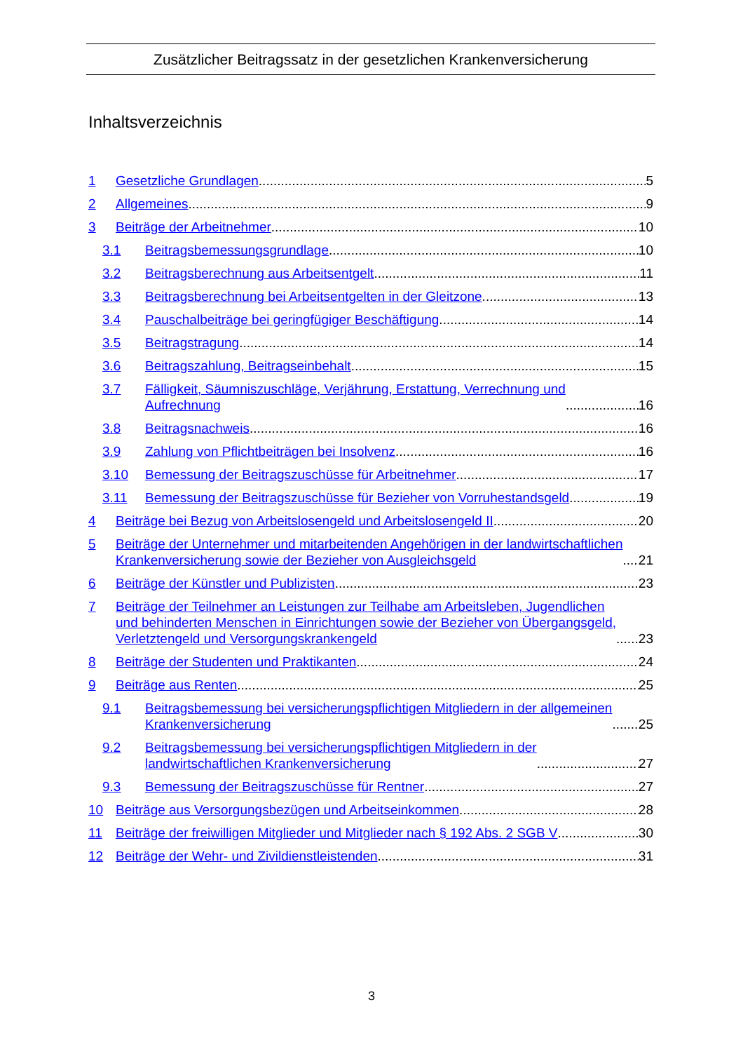Zusätzlicher Beitragssatz in der gesetzlichen Krankenversicherung
Inhaltsverzeichnis
1
Gesetzliche Grundlagen 5
2
Allgemeines 9
3
Beiträge der Arbeitnehmer 10
3.1
Beitragsbemessungsgrundlage 10
3.2
Beitragsberechnung aus Arbeitsentgelt 11
3.3
Beitragsberechnung bei Arbeitsentgelten in der Gleitzone 13
3.4
Pauschalbeiträge bei geringfügiger Beschäftigung 14
3.5
Beitragstragung 14
3.6
Beitragszahlung, Beitragseinbehalt 15
3.7 Fälligkeit, Säumniszuschläge, Verjährung, Erstattung, Verrechnung und
Aufrechnung 16
3.8
Beitragsnachweis 16
3.9
Zahlung von Pflichtbeiträgen bei Insolvenz 16
3.10
Bemessung der Beitragszuschüsse für Arbeitnehmer 17
3.11
Bemessung der Beitragszuschüsse für Bezieher von Vorruhestandsgeld 19
4
Beiträge bei Bezug von Arbeitslosengeld und Arbeitslosengeld II 20
5 Beiträge der Unternehmer und mitarbeitenden Angehörigen in der landwirtschaftlichen
Krankenversicherung sowie der Bezieher von Ausgleichsgeld 21
6
Beiträge der Künstler und Publizisten 23
7 Beiträge der Teilnehmer an Leistungen zur Teilhabe am Arbeitsleben, Jugendlichen
und behinderten Menschen in Einrichtungen sowie der Bezieher von Übergangsgeld,
Verletztengeld und Versorgungskrankengeld 23
8
Beiträge der Studenten und Praktikanten 24
9
Beiträge aus Renten 25
9.1 Beitragsbemessung bei versicherungspflichtigen Mitgliedern in der allgemeinen
Krankenversicherung 25
9.2 Beitragsbemessung bei versicherungspflichtigen Mitgliedern in der
landwirtschaftlichen Krankenversicherung 27
9.3
Bemessung der Beitragszuschüsse für Rentner 27
10
Beiträge aus Versorgungsbezügen und Arbeitseinkommen 28
11
Beiträge der freiwilligen Mitglieder und Mitglieder nach § 192 Abs. 2 SGB V 30
12
Beiträge der Wehr- und Zivildienstleistenden 31
3